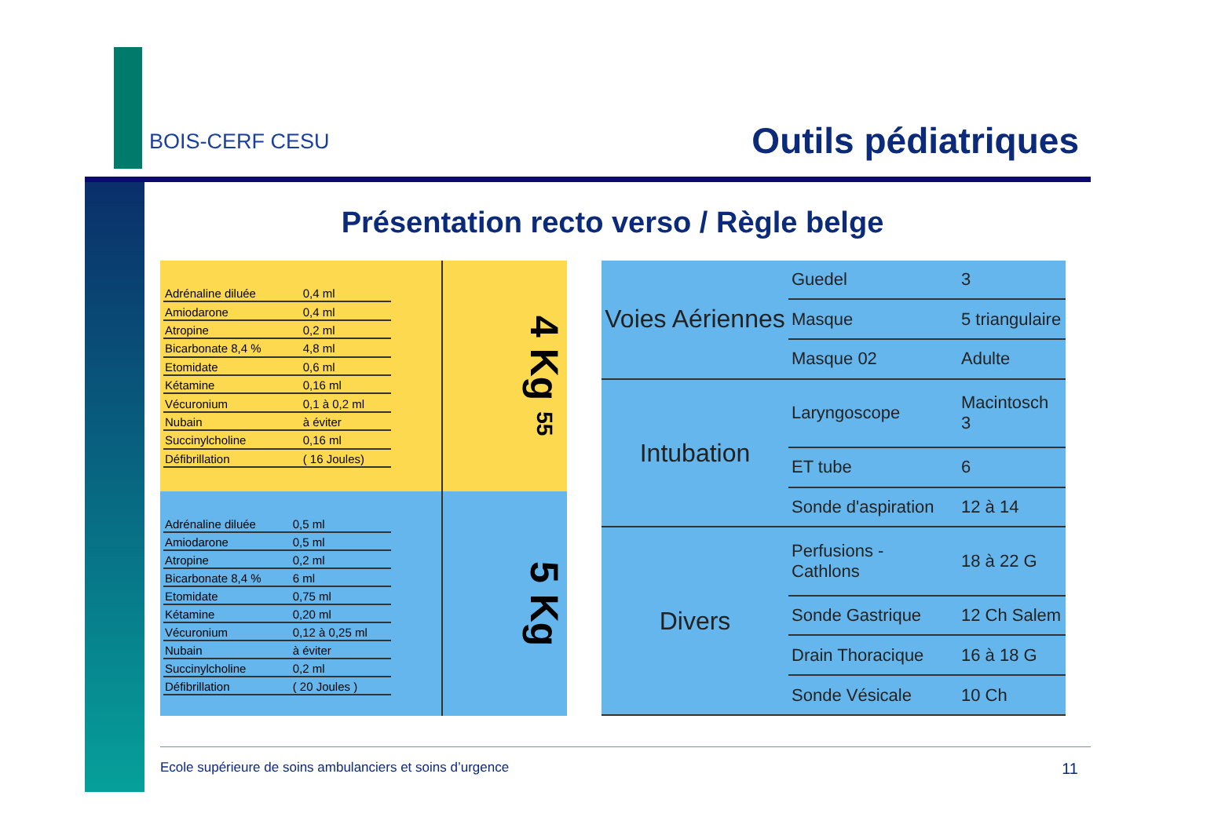BOIS-CERF CESU Outils pédiatriques
Présentation recto verso / Règle belge
| Adrénaline diluée | 0,4 ml |
| Amiodarone | 0,4 ml |
| Atropine | 0,2 ml |
| Bicarbonate 8,4 % | 4,8 ml |
| Etomidate | 0,6 ml |
| Kétamine | 0,16 ml |
| Vécuronium | 0,1 à 0,2 ml |
| Nubain | à éviter |
| Succinylcholine | 0,16 ml |
| Défibrillation | ( 16 Joules) |
4 Kg 55
| Adrénaline diluée | 0,5 ml |
| Amiodarone | 0,5 ml |
| Atropine | 0,2 ml |
| Bicarbonate 8,4 % | 6 ml |
| Etomidate | 0,75 ml |
| Kétamine | 0,20 ml |
| Vécuronium | 0,12 à 0,25 ml |
| Nubain | à éviter |
| Succinylcholine | 0,2 ml |
| Défibrillation | ( 20 Joules ) |
5 Kg
| Voies Aériennes | Guedel | 3 |
| | Masque | 5 triangulaire |
| | Masque 02 | Adulte |
| Intubation | Laryngoscope | Macintosch 3 |
| | ET tube | 6 |
| | Sonde d'aspiration | 12 à 14 |
| Divers | Perfusions - Cathlons | 18 à 22 G |
| | Sonde Gastrique | 12 Ch Salem |
| | Drain Thoracique | 16 à 18 G |
| | Sonde Vésicale | 10 Ch |
Ecole supérieure de soins ambulanciers et soins d’urgence 11